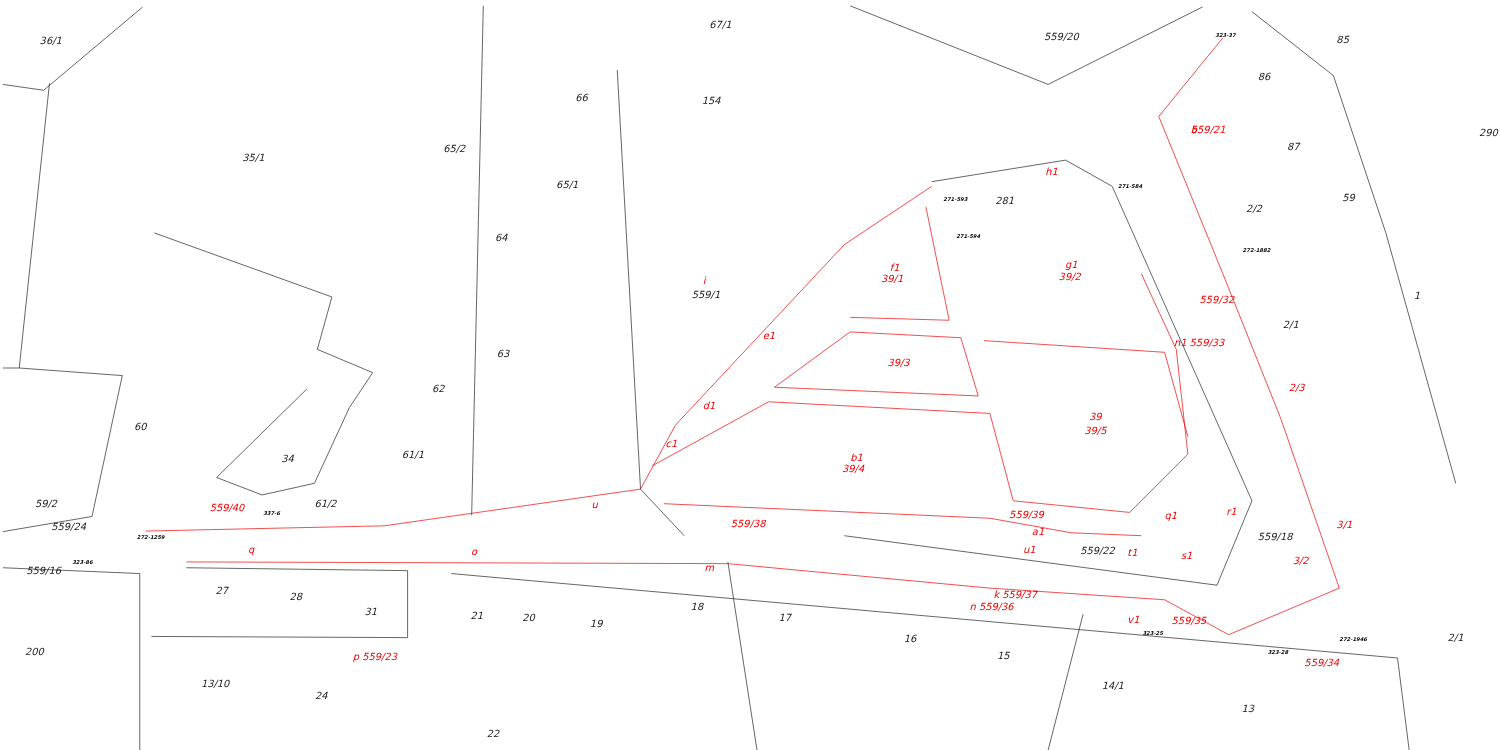36/1
35/1
67/1
559/20
66
154
65/2
65/1
64
63
62
61/1
61/2
60
34
59/2
559/24
559/16
27
28
31
200
13/10
24
22
21
20
19
18
17
16
15
14/1
13
281
86
85
87
290
59
2/2
1
2/1
2/1
559/18
559/1
559/22
i
f1
39/1
g1
39/2
39/3
b1
39/4
39
39/5
b
559/21
559/32
559/39
559/38
559/40
p 559/23
k 559/37
n 559/36
559/35
559/34
2/3
3/2
3/1
h1
e1
d1
c1
u
a1
u1
t1
s1
q1
r1
n1 559/33
v1
q
o
m
272-1259
323-86
337-6
271-584
271-593
271-594
323-37
272-1882
272-1946
323-25
323-28